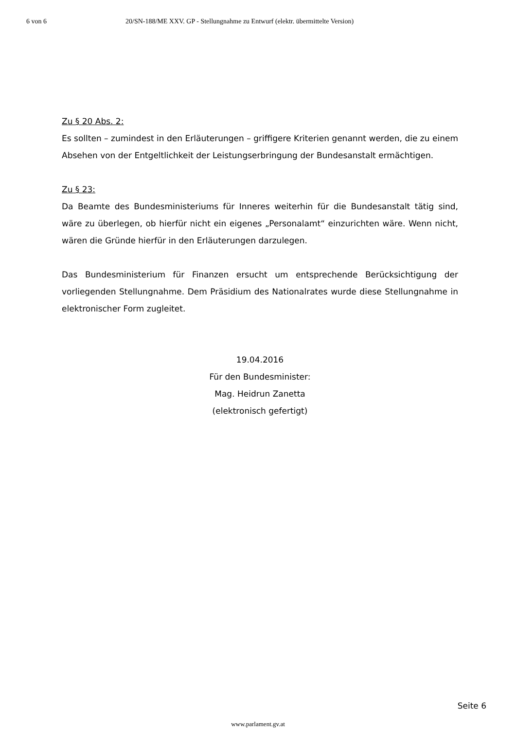6 von 6 20/SN-188/ME XXV. GP - Stellungnahme zu Entwurf (elektr. übermittelte Version)
Zu § 20 Abs. 2:
Es sollten – zumindest in den Erläuterungen – griffigere Kriterien genannt werden, die zu einem Absehen von der Entgeltlichkeit der Leistungserbringung der Bundesanstalt ermächtigen.
Zu § 23:
Da Beamte des Bundesministeriums für Inneres weiterhin für die Bundesanstalt tätig sind, wäre zu überlegen, ob hierfür nicht ein eigenes „Personalamt“ einzurichten wäre. Wenn nicht, wären die Gründe hierfür in den Erläuterungen darzulegen.
Das Bundesministerium für Finanzen ersucht um entsprechende Berücksichtigung der vorliegenden Stellungnahme. Dem Präsidium des Nationalrates wurde diese Stellungnahme in elektronischer Form zugleitet.
19.04.2016
Für den Bundesminister:
Mag. Heidrun Zanetta
(elektronisch gefertigt)
Seite 6
www.parlament.gv.at